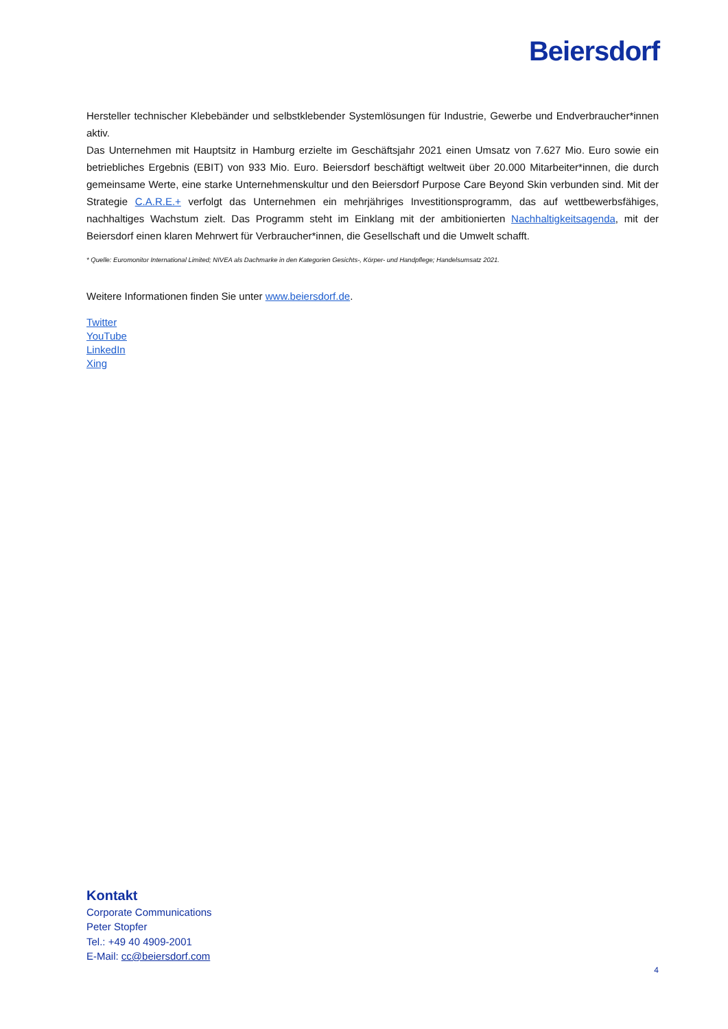Beiersdorf
Hersteller technischer Klebebänder und selbstklebender Systemlösungen für Industrie, Gewerbe und Endverbraucher*innen aktiv.
Das Unternehmen mit Hauptsitz in Hamburg erzielte im Geschäftsjahr 2021 einen Umsatz von 7.627 Mio. Euro sowie ein betriebliches Ergebnis (EBIT) von 933 Mio. Euro. Beiersdorf beschäftigt weltweit über 20.000 Mitarbeiter*innen, die durch gemeinsame Werte, eine starke Unternehmenskultur und den Beiersdorf Purpose Care Beyond Skin verbunden sind. Mit der Strategie C.A.R.E.+ verfolgt das Unternehmen ein mehrjähriges Investitionsprogramm, das auf wettbewerbsfähiges, nachhaltiges Wachstum zielt. Das Programm steht im Einklang mit der ambitionierten Nachhaltigkeitsagenda, mit der Beiersdorf einen klaren Mehrwert für Verbraucher*innen, die Gesellschaft und die Umwelt schafft.
* Quelle: Euromonitor International Limited; NIVEA als Dachmarke in den Kategorien Gesichts-, Körper- und Handpflege; Handelsumsatz 2021.
Weitere Informationen finden Sie unter www.beiersdorf.de.
Twitter
YouTube
LinkedIn
Xing
Kontakt
Corporate Communications
Peter Stopfer
Tel.: +49 40 4909-2001
E-Mail: cc@beiersdorf.com
4